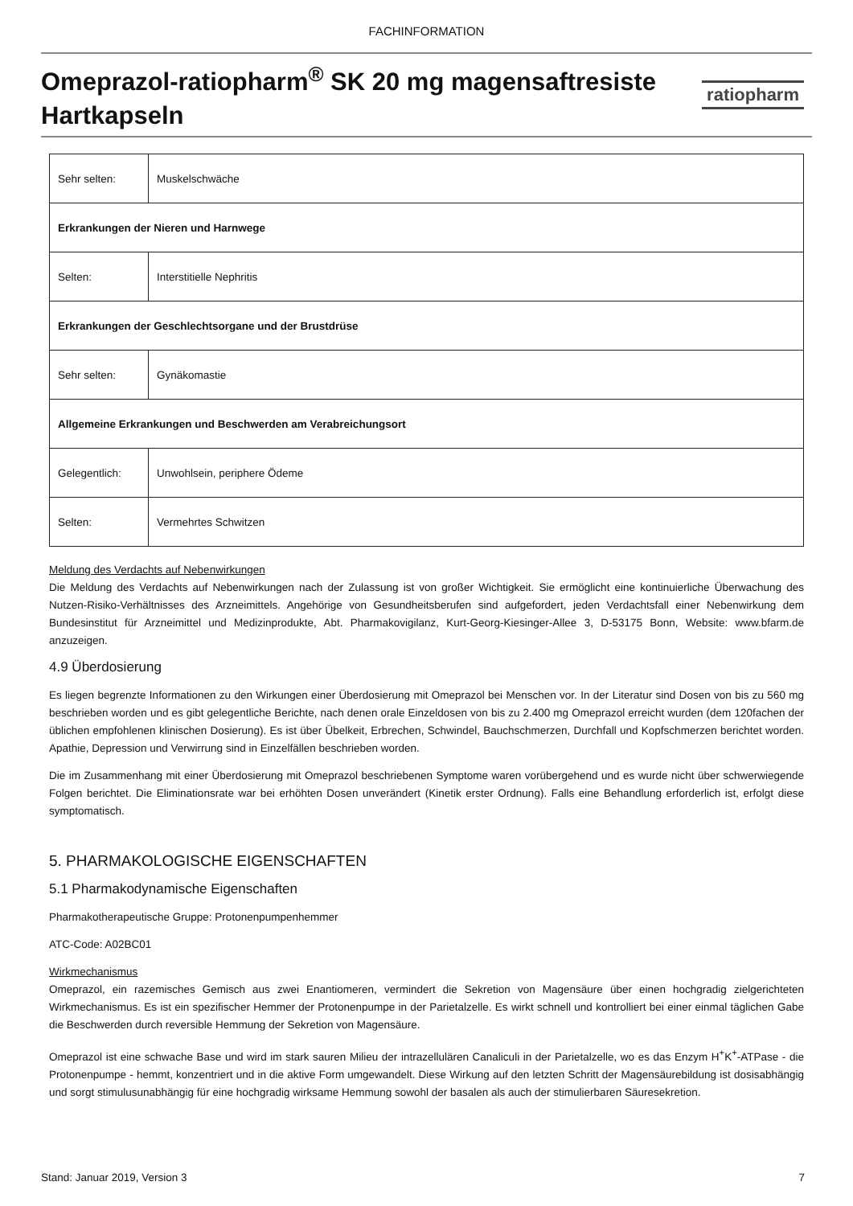FACHINFORMATION
Omeprazol-ratiopharm<sup>®</sup> SK 20 mg magensaftresiste
Hartkapseln
ratiopharm
| Sehr selten: | Muskelschwäche |
| Erkrankungen der Nieren und Harnwege | |
| Selten: | Interstitielle Nephritis |
| Erkrankungen der Geschlechtsorgane und der Brustdrüse | |
| Sehr selten: | Gynäkomastie |
| Allgemeine Erkrankungen und Beschwerden am Verabreichungsort | |
| Gelegentlich: | Unwohlsein, periphere Ödeme |
| Selten: | Vermehrtes Schwitzen |
Meldung des Verdachts auf Nebenwirkungen
Die Meldung des Verdachts auf Nebenwirkungen nach der Zulassung ist von großer Wichtigkeit. Sie ermöglicht eine kontinuierliche Überwachung des Nutzen-Risiko-Verhältnisses des Arzneimittels. Angehörige von Gesundheitsberufen sind aufgefordert, jeden Verdachtsfall einer Nebenwirkung dem Bundesinstitut für Arzneimittel und Medizinprodukte, Abt. Pharmakovigilanz, Kurt-Georg-Kiesinger-Allee 3, D-53175 Bonn, Website: www.bfarm.de anzuzeigen.
4.9 Überdosierung
Es liegen begrenzte Informationen zu den Wirkungen einer Überdosierung mit Omeprazol bei Menschen vor. In der Literatur sind Dosen von bis zu 560 mg beschrieben worden und es gibt gelegentliche Berichte, nach denen orale Einzeldosen von bis zu 2.400 mg Omeprazol erreicht wurden (dem 120fachen der üblichen empfohlenen klinischen Dosierung). Es ist über Übelkeit, Erbrechen, Schwindel, Bauchschmerzen, Durchfall und Kopfschmerzen berichtet worden. Apathie, Depression und Verwirrung sind in Einzelfällen beschrieben worden.
Die im Zusammenhang mit einer Überdosierung mit Omeprazol beschriebenen Symptome waren vorübergehend und es wurde nicht über schwerwiegende Folgen berichtet. Die Eliminationsrate war bei erhöhten Dosen unverändert (Kinetik erster Ordnung). Falls eine Behandlung erforderlich ist, erfolgt diese symptomatisch.
5. PHARMAKOLOGISCHE EIGENSCHAFTEN
5.1 Pharmakodynamische Eigenschaften
Pharmakotherapeutische Gruppe: Protonenpumpenhemmer
ATC-Code: A02BC01
Wirkmechanismus
Omeprazol, ein razemisches Gemisch aus zwei Enantiomeren, vermindert die Sekretion von Magensäure über einen hochgradig zielgerichteten Wirkmechanismus. Es ist ein spezifischer Hemmer der Protonenpumpe in der Parietalzelle. Es wirkt schnell und kontrolliert bei einer einmal täglichen Gabe die Beschwerden durch reversible Hemmung der Sekretion von Magensäure.
Omeprazol ist eine schwache Base und wird im stark sauren Milieu der intrazellulären Canaliculi in der Parietalzelle, wo es das Enzym H<sup>+</sup>K<sup>+</sup>-ATPase - die Protonenpumpe - hemmt, konzentriert und in die aktive Form umgewandelt. Diese Wirkung auf den letzten Schritt der Magensäurebildung ist dosisabhängig und sorgt stimulusunabhängig für eine hochgradig wirksame Hemmung sowohl der basalen als auch der stimulierbaren Säuresekretion.
Stand: Januar 2019, Version 3 7